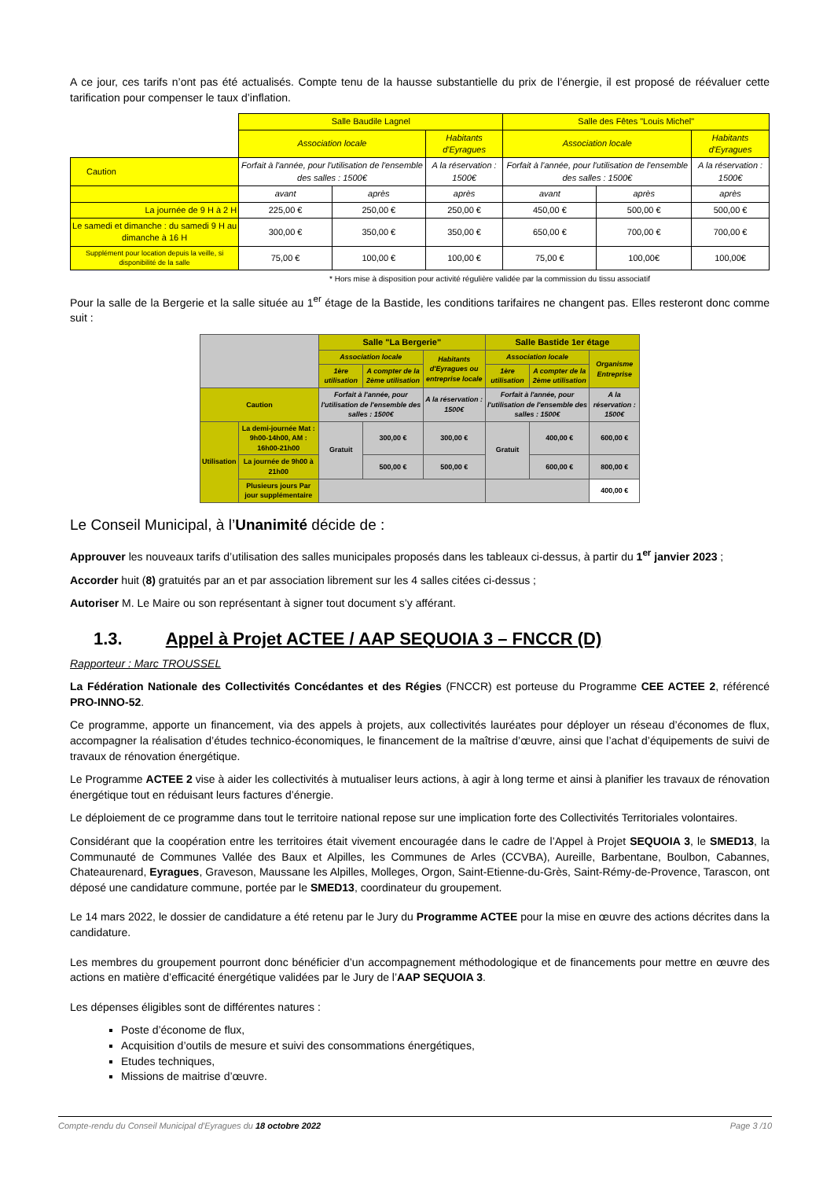A ce jour, ces tarifs n’ont pas été actualisés. Compte tenu de la hausse substantielle du prix de l’énergie, il est proposé de réévaluer cette tarification pour compenser le taux d’inflation.
| | Salle Baudile Lagnel | | | Salle des Fêtes "Louis Michel" | | |
| | Association locale | | Habitants d'Eyragues | Association locale | | Habitants d'Eyragues |
| Caution | Forfait à l'année, pour l'utilisation de l'ensemble des salles : 1500€ | | A la réservation : 1500€ | Forfait à l'année, pour l'utilisation de l'ensemble des salles : 1500€ | | A la réservation : 1500€ |
| | avant | après | après | avant | après | après |
| La journée de 9 H à 2 H | 225,00 € | 250,00 € | 250,00 € | 450,00 € | 500,00 € | 500,00 € |
| Le samedi et dimanche : du samedi 9 H au dimanche à 16 H | 300,00 € | 350,00 € | 350,00 € | 650,00 € | 700,00 € | 700,00 € |
| Supplément pour location depuis la veille, si disponibilité de la salle | 75,00 € | 100,00 € | 100,00 € | 75,00 € | 100,00€ | 100,00€ |
* Hors mise à disposition pour activité régulière validée par la commission du tissu associatif
Pour la salle de la Bergerie et la salle située au 1<sup>er</sup> étage de la Bastide, les conditions tarifaires ne changent pas. Elles resteront donc comme suit :
| | | Salle "La Bergerie" | | | Salle Bastide 1er étage | | |
| | | Association locale | | Habitants d'Eyragues ou entreprise locale | Association locale | | Organisme Entreprise |
| | | 1ère utilisation | A compter de la 2ème utilisation | | 1ère utilisation | A compter de la 2ème utilisation | |
| Caution | | Forfait à l'année, pour l'utilisation de l'ensemble des salles : 1500€ | | A la réservation : 1500€ | Forfait à l'année, pour l'utilisation de l'ensemble des salles : 1500€ | | A la réservation : 1500€ |
| Utilisation | La demi-journée Mat : 9h00-14h00, AM : 16h00-21h00 | Gratuit | 300,00 € | 300,00 € | Gratuit | 400,00 € | 600,00 € |
| | La journée de 9h00 à 21h00 | | 500,00 € | 500,00 € | | 600,00 € | 800,00 € |
| | Plusieurs jours Par jour supplémentaire | | | | | | 400,00 € |
Le Conseil Municipal, à l’Unanimité décide de :
Approuver les nouveaux tarifs d’utilisation des salles municipales proposés dans les tableaux ci-dessus, à partir du 1<sup>er</sup> janvier 2023 ;
Accorder huit (8) gratuités par an et par association librement sur les 4 salles citées ci-dessus ;
Autoriser M. Le Maire ou son représentant à signer tout document s’y afférant.
1.3. Appel à Projet ACTEE / AAP SEQUOIA 3 – FNCCR (D)
Rapporteur : Marc TROUSSEL
La Fédération Nationale des Collectivités Concédantes et des Régies (FNCCR) est porteuse du Programme CEE ACTEE 2, référencé PRO-INNO-52.
Ce programme, apporte un financement, via des appels à projets, aux collectivités lauréates pour déployer un réseau d’économes de flux, accompagner la réalisation d’études technico-économiques, le financement de la maîtrise d’œuvre, ainsi que l’achat d’équipements de suivi de travaux de rénovation énergétique.
Le Programme ACTEE 2 vise à aider les collectivités à mutualiser leurs actions, à agir à long terme et ainsi à planifier les travaux de rénovation énergétique tout en réduisant leurs factures d’énergie.
Le déploiement de ce programme dans tout le territoire national repose sur une implication forte des Collectivités Territoriales volontaires.
Considérant que la coopération entre les territoires était vivement encouragée dans le cadre de l’Appel à Projet SEQUOIA 3, le SMED13, la Communauté de Communes Vallée des Baux et Alpilles, les Communes de Arles (CCVBA), Aureille, Barbentane, Boulbon, Cabannes, Chateaurenard, Eyragues, Graveson, Maussane les Alpilles, Molleges, Orgon, Saint-Etienne-du-Grès, Saint-Rémy-de-Provence, Tarascon, ont déposé une candidature commune, portée par le SMED13, coordinateur du groupement.
Le 14 mars 2022, le dossier de candidature a été retenu par le Jury du Programme ACTEE pour la mise en œuvre des actions décrites dans la candidature.
Les membres du groupement pourront donc bénéficier d’un accompagnement méthodologique et de financements pour mettre en œuvre des actions en matière d’efficacité énergétique validées par le Jury de l’AAP SEQUOIA 3.
Les dépenses éligibles sont de différentes natures :
Poste d’économe de flux,
Acquisition d’outils de mesure et suivi des consommations énergétiques,
Etudes techniques,
Missions de maitrise d’œuvre.
Compte-rendu du Conseil Municipal d'Eyragues du 18 octobre 2022 Page 3 /10